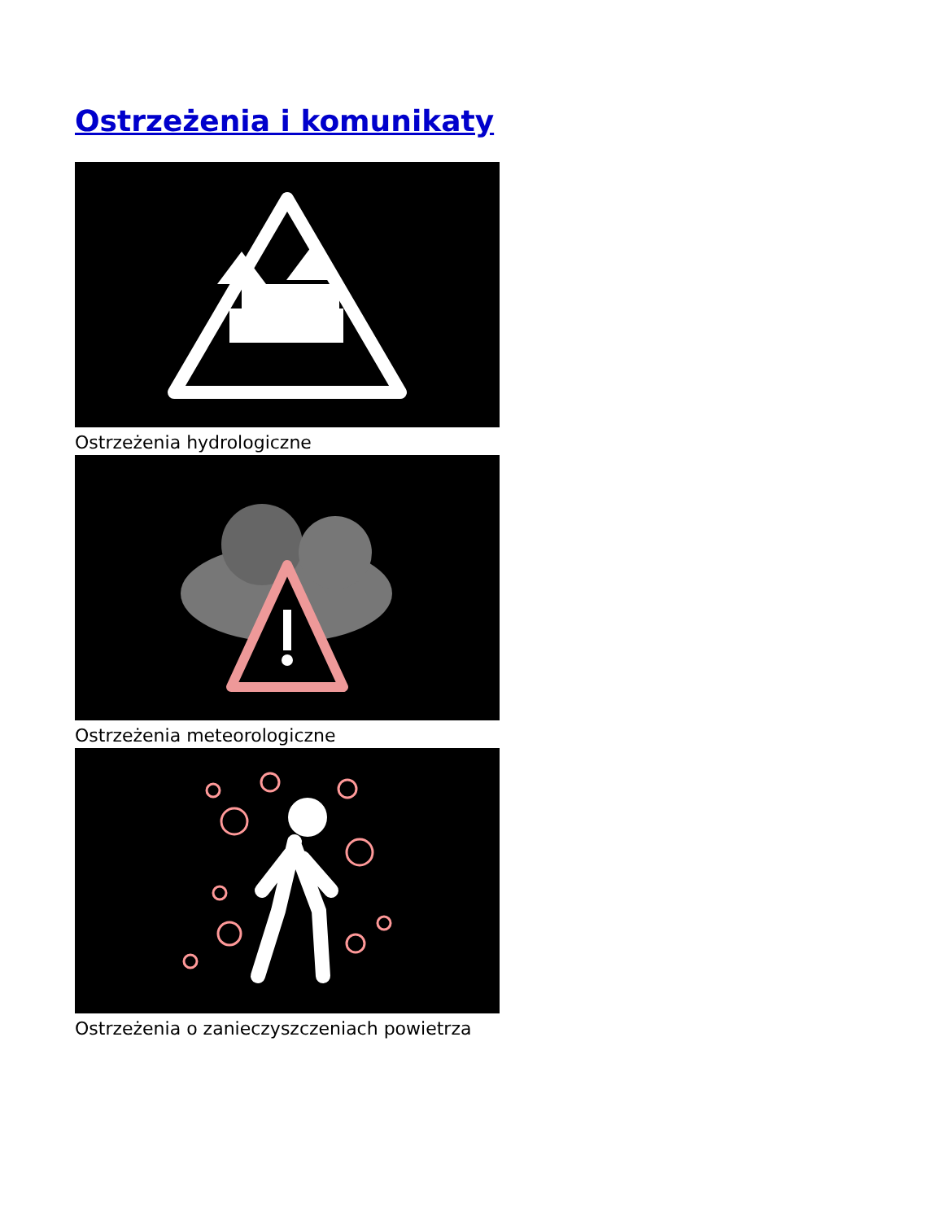Ostrzeżenia i komunikaty
Ostrzeżenia hydrologiczne
Ostrzeżenia meteorologiczne
Ostrzeżenia o zanieczyszczeniach powietrza